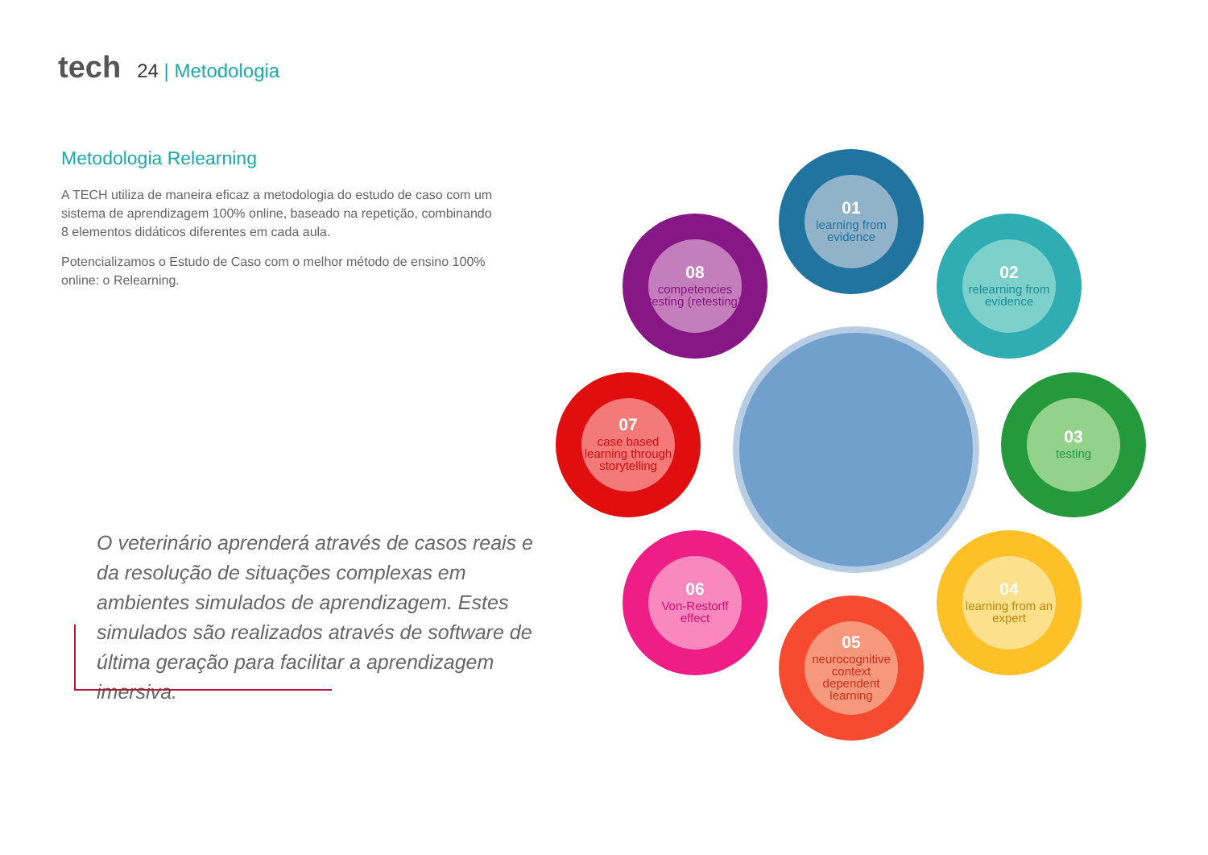tech 24 | Metodologia
Metodologia Relearning
A TECH utiliza de maneira eficaz a metodologia do estudo de caso com um sistema de aprendizagem 100% online, baseado na repetição, combinando 8 elementos didáticos diferentes em cada aula.
Potencializamos o Estudo de Caso com o melhor método de ensino 100% online: o Relearning.
O veterinário aprenderá através de casos reais e da resolução de situações complexas em ambientes simulados de aprendizagem. Estes simulados são realizados através de software de última geração para facilitar a aprendizagem imersiva.
01
learning from evidence
02
relearning from evidence
03
testing
04
learning from an expert
05
neurocognitive context dependent learning
06
Von-Restorff effect
07
case based learning through storytelling
08
competencies testing (retesting)